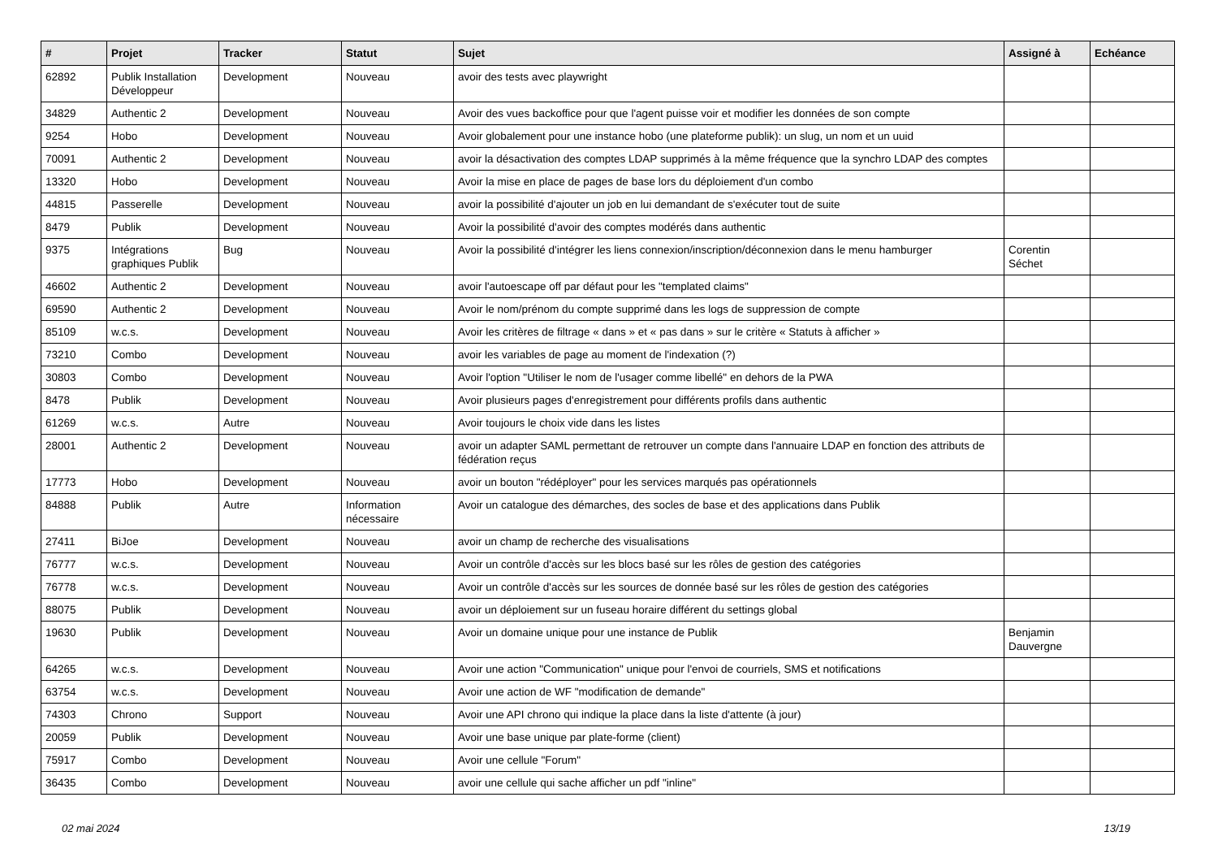| # | Projet | Tracker | Statut | Sujet | Assigné à | Echéance |
| --- | --- | --- | --- | --- | --- | --- |
| 62892 | Publik Installation Développeur | Development | Nouveau | avoir des tests avec playwright | | |
| 34829 | Authentic 2 | Development | Nouveau | Avoir des vues backoffice pour que l'agent puisse voir et modifier les données de son compte | | |
| 9254 | Hobo | Development | Nouveau | Avoir globalement pour une instance hobo (une plateforme publik): un slug, un nom et un uuid | | |
| 70091 | Authentic 2 | Development | Nouveau | avoir la désactivation des comptes LDAP supprimés à la même fréquence que la synchro LDAP des comptes | | |
| 13320 | Hobo | Development | Nouveau | Avoir la mise en place de pages de base lors du déploiement d'un combo | | |
| 44815 | Passerelle | Development | Nouveau | avoir la possibilité d'ajouter un job en lui demandant de s'exécuter tout de suite | | |
| 8479 | Publik | Development | Nouveau | Avoir la possibilité d'avoir des comptes modérés dans authentic | | |
| 9375 | Intégrations graphiques Publik | Bug | Nouveau | Avoir la possibilité d'intégrer les liens connexion/inscription/déconnexion dans le menu hamburger | Corentin Séchet | |
| 46602 | Authentic 2 | Development | Nouveau | avoir l'autoescape off par défaut pour les "templated claims" | | |
| 69590 | Authentic 2 | Development | Nouveau | Avoir le nom/prénom du compte supprimé dans les logs de suppression de compte | | |
| 85109 | w.c.s. | Development | Nouveau | Avoir les critères de filtrage « dans » et « pas dans » sur le critère « Statuts à afficher » | | |
| 73210 | Combo | Development | Nouveau | avoir les variables de page au moment de l'indexation (?) | | |
| 30803 | Combo | Development | Nouveau | Avoir l'option "Utiliser le nom de l'usager comme libellé" en dehors de la PWA | | |
| 8478 | Publik | Development | Nouveau | Avoir plusieurs pages d'enregistrement pour différents profils dans authentic | | |
| 61269 | w.c.s. | Autre | Nouveau | Avoir toujours le choix vide dans les listes | | |
| 28001 | Authentic 2 | Development | Nouveau | avoir un adapter SAML permettant de retrouver un compte dans l'annuaire LDAP en fonction des attributs de fédération reçus | | |
| 17773 | Hobo | Development | Nouveau | avoir un bouton "rédéployer" pour les services marqués pas opérationnels | | |
| 84888 | Publik | Autre | Information nécessaire | Avoir un catalogue des démarches, des socles de base et des applications dans Publik | | |
| 27411 | BiJoe | Development | Nouveau | avoir un champ de recherche des visualisations | | |
| 76777 | w.c.s. | Development | Nouveau | Avoir un contrôle d'accès sur les blocs basé sur les rôles de gestion des catégories | | |
| 76778 | w.c.s. | Development | Nouveau | Avoir un contrôle d'accès sur les sources de donnée basé sur les rôles de gestion des catégories | | |
| 88075 | Publik | Development | Nouveau | avoir un déploiement sur un fuseau horaire différent du settings global | | |
| 19630 | Publik | Development | Nouveau | Avoir un domaine unique pour une instance de Publik | Benjamin Dauvergne | |
| 64265 | w.c.s. | Development | Nouveau | Avoir une action "Communication" unique pour l'envoi de courriels, SMS et notifications | | |
| 63754 | w.c.s. | Development | Nouveau | Avoir une action de WF "modification de demande" | | |
| 74303 | Chrono | Support | Nouveau | Avoir une API chrono qui indique la place dans la liste d'attente (à jour) | | |
| 20059 | Publik | Development | Nouveau | Avoir une base unique par plate-forme (client) | | |
| 75917 | Combo | Development | Nouveau | Avoir une cellule "Forum" | | |
| 36435 | Combo | Development | Nouveau | avoir une cellule qui sache afficher un pdf "inline" | | |
02 mai 2024 13/19